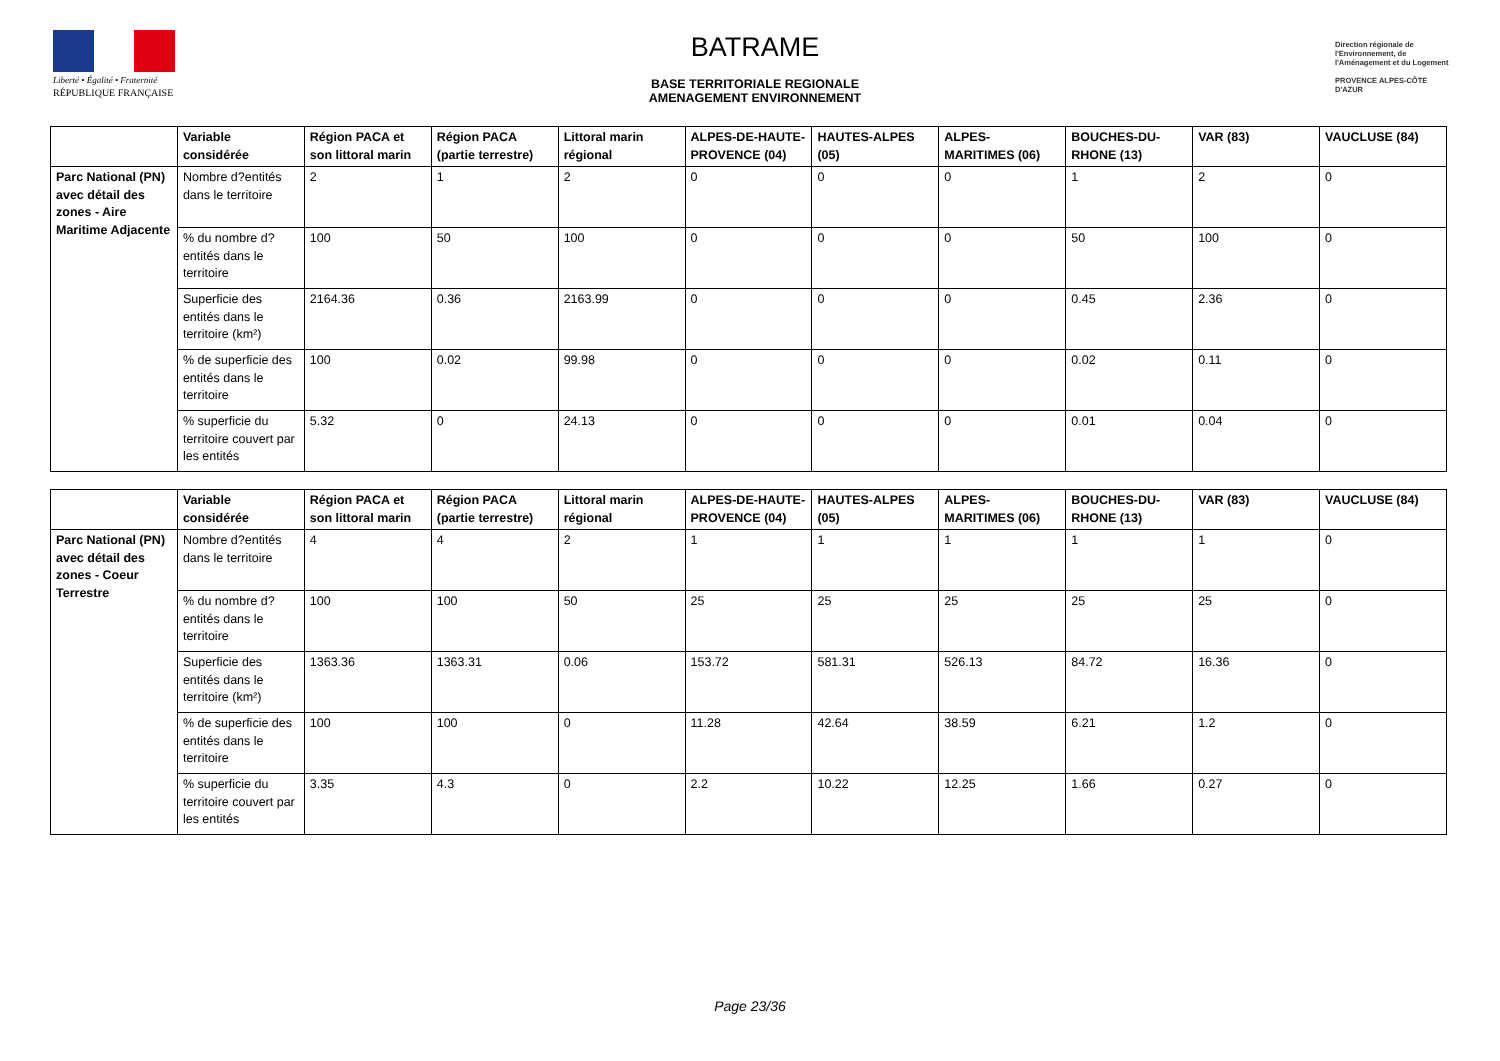Liberté • Égalité • Fraternité
RÉPUBLIQUE FRANÇAISE
BATRAME
BASE TERRITORIALE REGIONALE
AMENAGEMENT ENVIRONNEMENT
Direction régionale de l'Environnement, de l'Aménagement et du Logement
PROVENCE ALPES-CÔTE D'AZUR
| | Variable considérée | Région PACA et son littoral marin | Région PACA (partie terrestre) | Littoral marin régional | ALPES-DE-HAUTE-PROVENCE (04) | HAUTES-ALPES (05) | ALPES-MARITIMES (06) | BOUCHES-DU-RHONE (13) | VAR (83) | VAUCLUSE (84) |
| --- | --- | --- | --- | --- | --- | --- | --- | --- | --- | --- |
| Parc National (PN) avec détail des zones - Aire Maritime Adjacente | Nombre d?entités dans le territoire | 2 | 1 | 2 | 0 | 0 | 0 | 1 | 2 | 0 |
| | % du nombre d?entités dans le territoire | 100 | 50 | 100 | 0 | 0 | 0 | 50 | 100 | 0 |
| | Superficie des entités dans le territoire (km²) | 2164.36 | 0.36 | 2163.99 | 0 | 0 | 0 | 0.45 | 2.36 | 0 |
| | % de superficie des entités dans le territoire | 100 | 0.02 | 99.98 | 0 | 0 | 0 | 0.02 | 0.11 | 0 |
| | % superficie du territoire couvert par les entités | 5.32 | 0 | 24.13 | 0 | 0 | 0 | 0.01 | 0.04 | 0 |
| | Variable considérée | Région PACA et son littoral marin | Région PACA (partie terrestre) | Littoral marin régional | ALPES-DE-HAUTE-PROVENCE (04) | HAUTES-ALPES (05) | ALPES-MARITIMES (06) | BOUCHES-DU-RHONE (13) | VAR (83) | VAUCLUSE (84) |
| --- | --- | --- | --- | --- | --- | --- | --- | --- | --- | --- |
| Parc National (PN) avec détail des zones - Coeur Terrestre | Nombre d?entités dans le territoire | 4 | 4 | 2 | 1 | 1 | 1 | 1 | 1 | 0 |
| | % du nombre d?entités dans le territoire | 100 | 100 | 50 | 25 | 25 | 25 | 25 | 25 | 0 |
| | Superficie des entités dans le territoire (km²) | 1363.36 | 1363.31 | 0.06 | 153.72 | 581.31 | 526.13 | 84.72 | 16.36 | 0 |
| | % de superficie des entités dans le territoire | 100 | 100 | 0 | 11.28 | 42.64 | 38.59 | 6.21 | 1.2 | 0 |
| | % superficie du territoire couvert par les entités | 3.35 | 4.3 | 0 | 2.2 | 10.22 | 12.25 | 1.66 | 0.27 | 0 |
Page 23/36